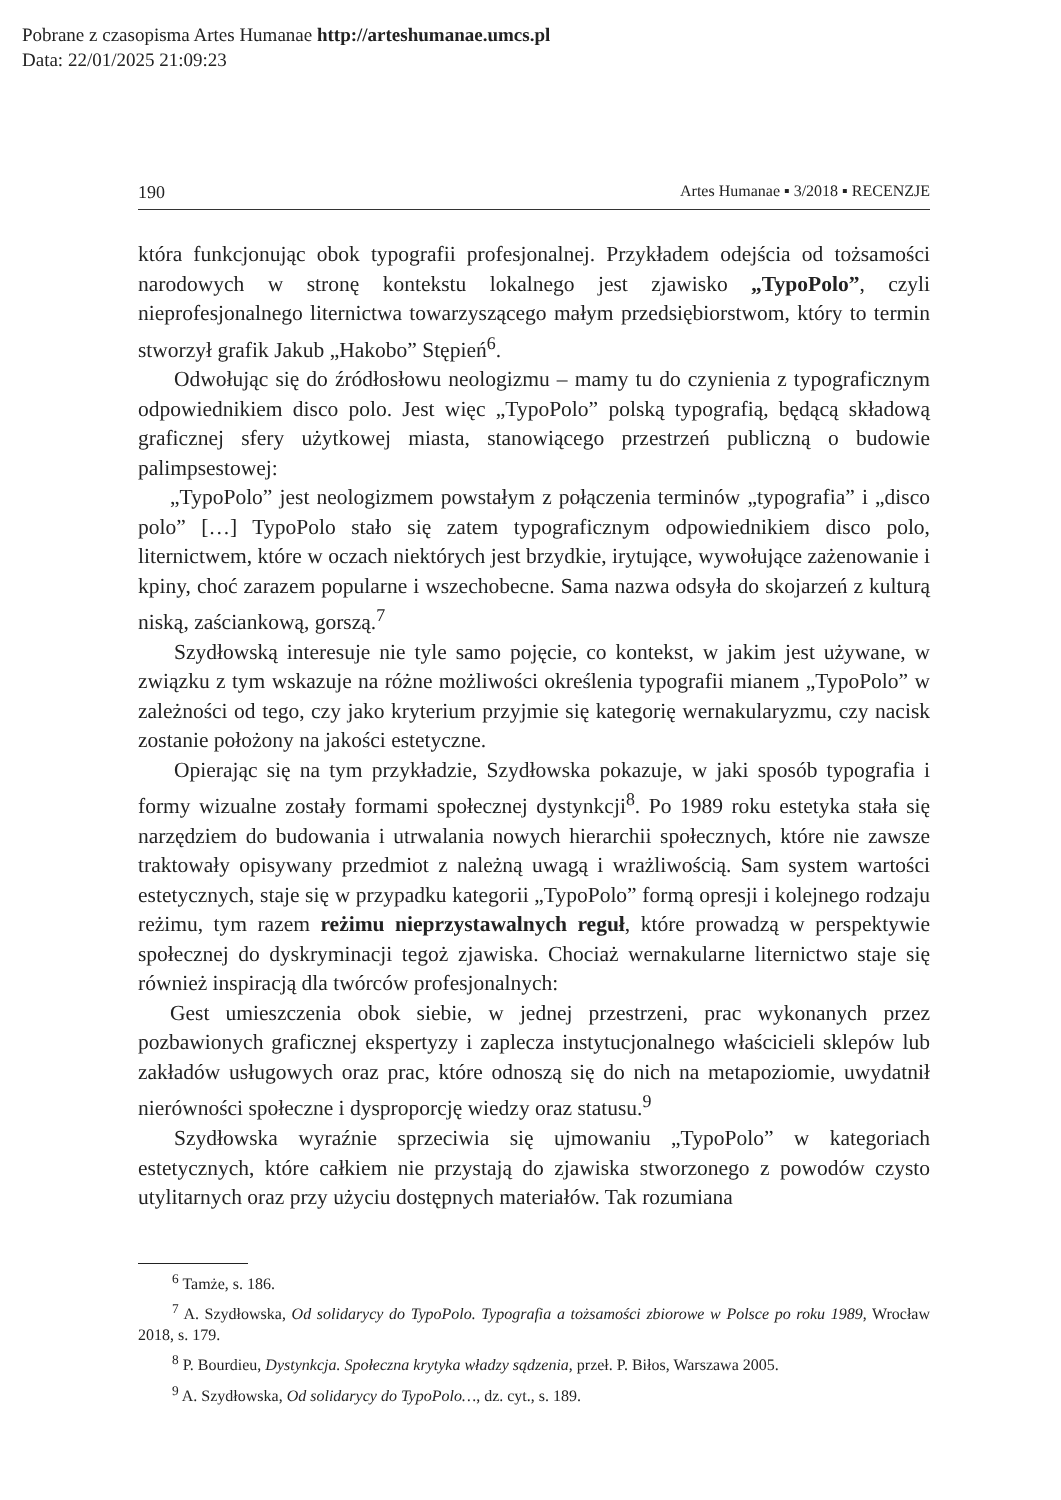Pobrane z czasopisma Artes Humanae http://arteshumanae.umcs.pl
Data: 22/01/2025 21:09:23
190 Artes Humanae ▪ 3/2018 ▪ RECENZJE
która funkcjonując obok typografii profesjonalnej. Przykładem odejścia od tożsamości narodowych w stronę kontekstu lokalnego jest zjawisko „TypoPolo”, czyli nieprofesjonalnego liternictwa towarzyszącego małym przedsiębiorstwom, który to termin stworzył grafik Jakub „Hakobo” Stępień<sup>6</sup>.
Odwołując się do źródłosłowu neologizmu – mamy tu do czynienia z typograficznym odpowiednikiem disco polo. Jest więc „TypoPolo” polską typografią, będącą składową graficznej sfery użytkowej miasta, stanowiącego przestrzeń publiczną o budowie palimpsestowej:
„TypoPolo” jest neologizmem powstałym z połączenia terminów „typografia” i „disco polo” […] TypoPolo stało się zatem typograficznym odpowiednikiem disco polo, liternictwem, które w oczach niektórych jest brzydkie, irytujące, wywołujące zażenowanie i kpiny, choć zarazem popularne i wszechobecne. Sama nazwa odsyła do skojarzeń z kulturą niską, zaściankową, gorszą.<sup>7</sup>
Szydłowską interesuje nie tyle samo pojęcie, co kontekst, w jakim jest używane, w związku z tym wskazuje na różne możliwości określenia typografii mianem „TypoPolo” w zależności od tego, czy jako kryterium przyjmie się kategorię wernakularyzmu, czy nacisk zostanie położony na jakości estetyczne.
Opierając się na tym przykładzie, Szydłowska pokazuje, w jaki sposób typografia i formy wizualne zostały formami społecznej dystynkcji<sup>8</sup>. Po 1989 roku estetyka stała się narzędziem do budowania i utrwalania nowych hierarchii społecznych, które nie zawsze traktowały opisywany przedmiot z należną uwagą i wrażliwością. Sam system wartości estetycznych, staje się w przypadku kategorii „TypoPolo” formą opresji i kolejnego rodzaju reżimu, tym razem reżimu nieprzystawalnych reguł, które prowadzą w perspektywie społecznej do dyskryminacji tegoż zjawiska. Chociaż wernakularne liternictwo staje się również inspiracją dla twórców profesjonalnych:
Gest umieszczenia obok siebie, w jednej przestrzeni, prac wykonanych przez pozbawionych graficznej ekspertyzy i zaplecza instytucjonalnego właścicieli sklepów lub zakładów usługowych oraz prac, które odnoszą się do nich na metapoziomie, uwydatnił nierówności społeczne i dysproporcję wiedzy oraz statusu.<sup>9</sup>
Szydłowska wyraźnie sprzeciwia się ujmowaniu „TypoPolo” w kategoriach estetycznych, które całkiem nie przystają do zjawiska stworzonego z powodów czysto utylitarnych oraz przy użyciu dostępnych materiałów. Tak rozumiana
<sup>6</sup> Tamże, s. 186.
<sup>7</sup> A. Szydłowska, Od solidarycy do TypoPolo. Typografia a tożsamości zbiorowe w Polsce po roku 1989, Wrocław 2018, s. 179.
<sup>8</sup> P. Bourdieu, Dystynkcja. Społeczna krytyka władzy sądzenia, przeł. P. Biłos, Warszawa 2005.
<sup>9</sup> A. Szydłowska, Od solidarycy do TypoPolo…, dz. cyt., s. 189.